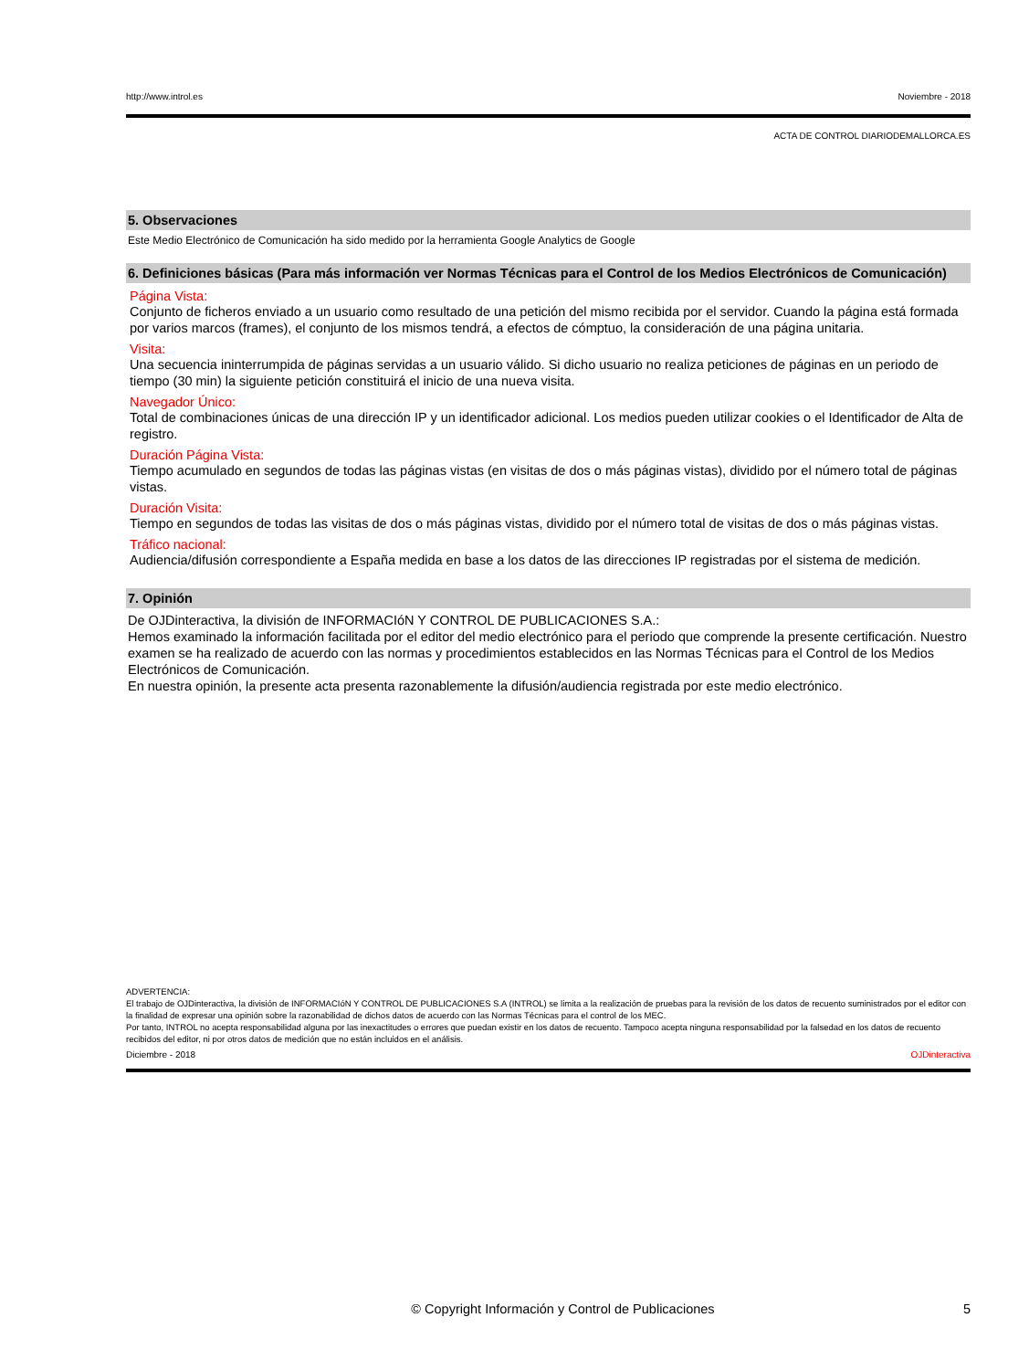http://www.introl.es Noviembre - 2018
ACTA DE CONTROL DIARIODEMALLORCA.ES
5. Observaciones
Este Medio Electrónico de Comunicación ha sido medido por la herramienta Google Analytics de Google
6. Definiciones básicas (Para más información ver Normas Técnicas para el Control de los Medios Electrónicos de Comunicación)
Página Vista:
Conjunto de ficheros enviado a un usuario como resultado de una petición del mismo recibida por el servidor. Cuando la página está formada por varios marcos (frames), el conjunto de los mismos tendrá, a efectos de cómptuo, la consideración de una página unitaria.
Visita:
Una secuencia ininterrumpida de páginas servidas a un usuario válido. Si dicho usuario no realiza peticiones de páginas en un periodo de tiempo (30 min) la siguiente petición constituirá el inicio de una nueva visita.
Navegador Único:
Total de combinaciones únicas de una dirección IP y un identificador adicional. Los medios pueden utilizar cookies o el Identificador de Alta de registro.
Duración Página Vista:
Tiempo acumulado en segundos de todas las páginas vistas (en visitas de dos o más páginas vistas), dividido por el número total de páginas vistas.
Duración Visita:
Tiempo en segundos de todas las visitas de dos o más páginas vistas, dividido por el número total de visitas de dos o más páginas vistas.
Tráfico nacional:
Audiencia/difusión correspondiente a España medida en base a los datos de las direcciones IP registradas por el sistema de medición.
7. Opinión
De OJDinteractiva, la división de INFORMACIóN Y CONTROL DE PUBLICACIONES S.A.:
Hemos examinado la información facilitada por el editor del medio electrónico para el periodo que comprende la presente certificación. Nuestro examen se ha realizado de acuerdo con las normas y procedimientos establecidos en las Normas Técnicas para el Control de los Medios Electrónicos de Comunicación.
En nuestra opinión, la presente acta presenta razonablemente la difusión/audiencia registrada por este medio electrónico.
ADVERTENCIA:
El trabajo de OJDinteractiva, la división de INFORMACIóN Y CONTROL DE PUBLICACIONES S.A (INTROL) se limita a la realización de pruebas para la revisión de los datos de recuento suministrados por el editor con la finalidad de expresar una opinión sobre la razonabilidad de dichos datos de acuerdo con las Normas Técnicas para el control de los MEC.
Por tanto, INTROL no acepta responsabilidad alguna por las inexactitudes o errores que puedan existir en los datos de recuento. Tampoco acepta ninguna responsabilidad por la falsedad en los datos de recuento recibidos del editor, ni por otros datos de medición que no están incluidos en el análisis.
Diciembre - 2018 OJDinteractiva
© Copyright Información y Control de Publicaciones 5